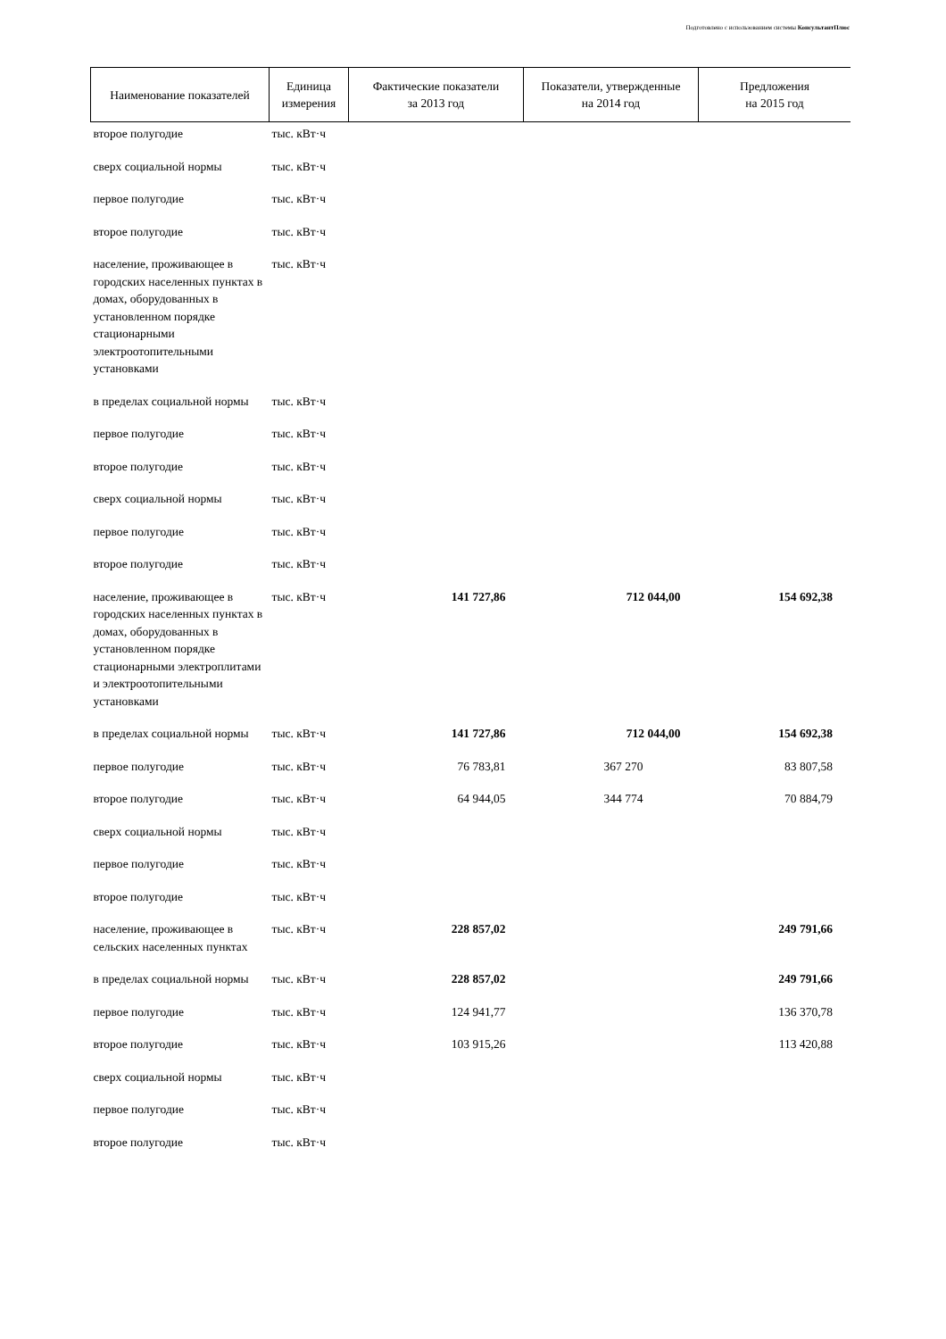Подготовлено с использованием системы КонсультантПлюс
| Наименование показателей | Единица измерения | Фактические показатели за 2013 год | Показатели, утвержденные на 2014 год | Предложения на 2015 год |
| --- | --- | --- | --- | --- |
| второе полугодие | тыс. кВт·ч | | | |
| сверх социальной нормы | тыс. кВт·ч | | | |
| первое полугодие | тыс. кВт·ч | | | |
| второе полугодие | тыс. кВт·ч | | | |
| население, проживающее в городских населенных пунктах в домах, оборудованных в установленном порядке стационарными электроотопительными установками | тыс. кВт·ч | | | |
| в пределах социальной нормы | тыс. кВт·ч | | | |
| первое полугодие | тыс. кВт·ч | | | |
| второе полугодие | тыс. кВт·ч | | | |
| сверх социальной нормы | тыс. кВт·ч | | | |
| первое полугодие | тыс. кВт·ч | | | |
| второе полугодие | тыс. кВт·ч | | | |
| население, проживающее в городских населенных пунктах в домах, оборудованных в установленном порядке стационарными электроплитами и электроотопительными установками | тыс. кВт·ч | 141 727,86 | 712 044,00 | 154 692,38 |
| в пределах социальной нормы | тыс. кВт·ч | 141 727,86 | 712 044,00 | 154 692,38 |
| первое полугодие | тыс. кВт·ч | 76 783,81 | 367 270 | 83 807,58 |
| второе полугодие | тыс. кВт·ч | 64 944,05 | 344 774 | 70 884,79 |
| сверх социальной нормы | тыс. кВт·ч | | | |
| первое полугодие | тыс. кВт·ч | | | |
| второе полугодие | тыс. кВт·ч | | | |
| население, проживающее в сельских населенных пунктах | тыс. кВт·ч | 228 857,02 | | 249 791,66 |
| в пределах социальной нормы | тыс. кВт·ч | 228 857,02 | | 249 791,66 |
| первое полугодие | тыс. кВт·ч | 124 941,77 | | 136 370,78 |
| второе полугодие | тыс. кВт·ч | 103 915,26 | | 113 420,88 |
| сверх социальной нормы | тыс. кВт·ч | | | |
| первое полугодие | тыс. кВт·ч | | | |
| второе полугодие | тыс. кВт·ч | | | |